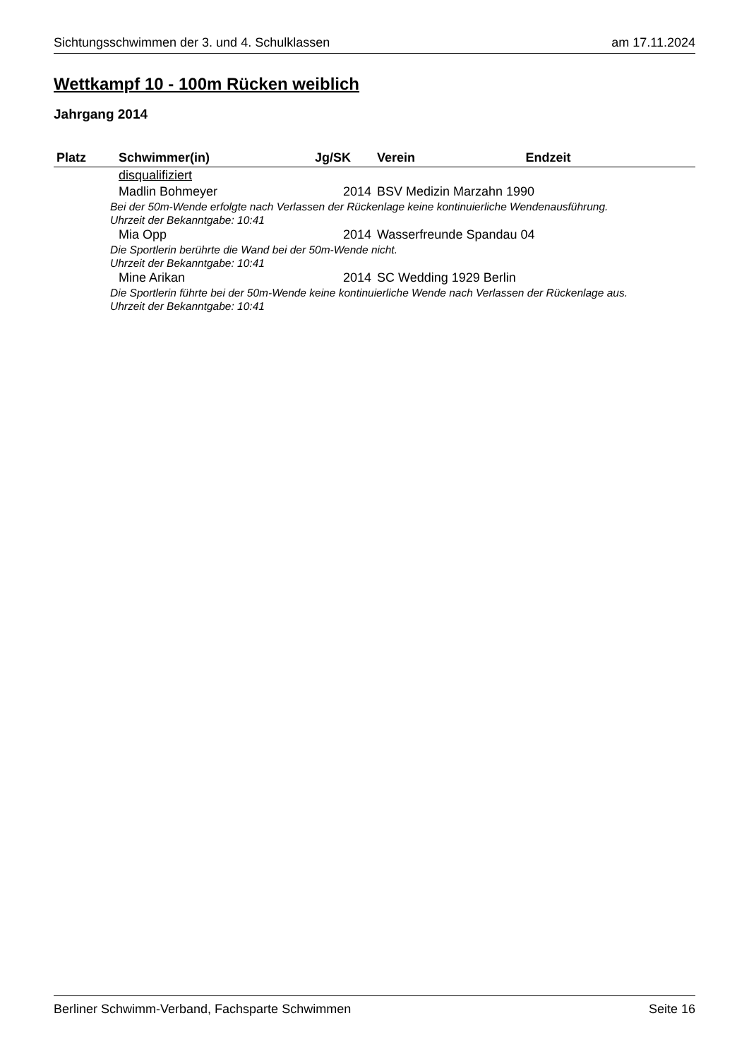Sichtungsschwimmen der 3. und 4. Schulklassen am 17.11.2024
Wettkampf 10 - 100m Rücken weiblich
Jahrgang 2014
| Platz | Schwimmer(in) | Jg/SK | Verein | Endzeit |
| --- | --- | --- | --- | --- |
| | disqualifiziert | | | |
| | Madlin Bohmeyer | 2014 | BSV Medizin Marzahn 1990 | |
| Bei der 50m-Wende erfolgte nach Verlassen der Rückenlage keine kontinuierliche Wendenausführung. Uhrzeit der Bekanntgabe: 10:41 | | | | |
| | Mia Opp | 2014 | Wasserfreunde Spandau 04 | |
| Die Sportlerin berührte die Wand bei der 50m-Wende nicht. Uhrzeit der Bekanntgabe: 10:41 | | | | |
| | Mine Arikan | 2014 | SC Wedding 1929 Berlin | |
| Die Sportlerin führte bei der 50m-Wende keine kontinuierliche Wende nach Verlassen der Rückenlage aus. Uhrzeit der Bekanntgabe: 10:41 | | | | |
Berliner Schwimm-Verband, Fachsparte Schwimmen Seite 16